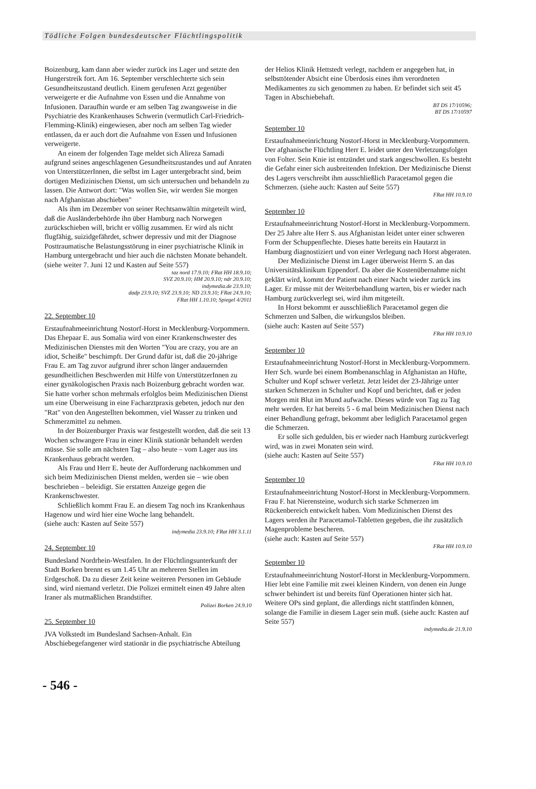Tödliche Folgen bundesdeutscher Flüchtlingspolitik
Boizenburg, kam dann aber wieder zurück ins Lager und setzte den Hungerstreik fort. Am 16. September verschlechterte sich sein Gesundheitszustand deutlich. Einem gerufenen Arzt gegenüber verweigerte er die Aufnahme von Essen und die Annahme von Infusionen. Daraufhin wurde er am selben Tag zwangsweise in die Psychiatrie des Krankenhauses Schwerin (vermutlich Carl-Friedrich-Flemming-Klinik) eingewiesen, aber noch am selben Tag wieder entlassen, da er auch dort die Aufnahme von Essen und Infusionen verweigerte.
An einem der folgenden Tage meldet sich Alireza Samadi aufgrund seines angeschlagenen Gesundheitszustandes und auf Anraten von UnterstützerInnen, die selbst im Lager untergebracht sind, beim dortigen Medizinischen Dienst, um sich untersuchen und behandeln zu lassen. Die Antwort dort: "Was wollen Sie, wir werden Sie morgen nach Afghanistan abschieben"
Als ihm im Dezember von seiner Rechtsanwältin mitgeteilt wird, daß die Ausländerbehörde ihn über Hamburg nach Norwegen zurückschieben will, bricht er völlig zusammen. Er wird als nicht flugfähig, suizidgefährdet, schwer depressiv und mit der Diagnose Posttraumatische Belastungsstörung in einer psychiatrische Klinik in Hamburg untergebracht und hier auch die nächsten Monate behandelt.
(siehe weiter 7. Juni 12 und Kasten auf Seite 557)
taz nord 17.9.10; FRat HH 18.9.10;
SVZ 20.9.10; HM 20.9.10; ndr 20.9.10;
indymedia.de 23.9.10;
dadp 23.9.10; SVZ 23.9.10; ND 23.9.10; FRat 24.9.10;
FRat HH 1.10.10; Spiegel 4/2011
22. September 10
Erstaufnahmeeinrichtung Nostorf-Horst in Mecklenburg-Vorpommern. Das Ehepaar E. aus Somalia wird von einer Krankenschwester des Medizinischen Dienstes mit den Worten "You are crazy, you are an idiot, Scheiße" beschimpft. Der Grund dafür ist, daß die 20-jährige Frau E. am Tag zuvor aufgrund ihrer schon länger andauernden gesundheitlichen Beschwerden mit Hilfe von UnterstützerInnen zu einer gynäkologischen Praxis nach Boizenburg gebracht worden war. Sie hatte vorher schon mehrmals erfolglos beim Medizinischen Dienst um eine Überweisung in eine Facharztpraxis gebeten, jedoch nur den "Rat" von den Angestellten bekommen, viel Wasser zu trinken und Schmerzmittel zu nehmen.
In der Boizenburger Praxis war festgestellt worden, daß die seit 13 Wochen schwangere Frau in einer Klinik stationär behandelt werden müsse. Sie solle am nächsten Tag – also heute – vom Lager aus ins Krankenhaus gebracht werden.
Als Frau und Herr E. heute der Aufforderung nachkommen und sich beim Medizinischen Dienst melden, werden sie – wie oben beschrieben – beleidigt. Sie erstatten Anzeige gegen die Krankenschwester.
Schließlich kommt Frau E. an diesem Tag noch ins Krankenhaus Hagenow und wird hier eine Woche lang behandelt.
(siehe auch: Kasten auf Seite 557)
indymedia 23.9.10; FRat HH 3.1.11
24. September 10
Bundesland Nordrhein-Westfalen. In der Flüchtlingsunterkunft der Stadt Borken brennt es um 1.45 Uhr an mehreren Stellen im Erdgeschoß. Da zu dieser Zeit keine weiteren Personen im Gebäude sind, wird niemand verletzt. Die Polizei ermittelt einen 49 Jahre alten Iraner als mutmaßlichen Brandstifter.
Polizei Borken 24.9.10
25. September 10
JVA Volkstedt im Bundesland Sachsen-Anhalt. Ein Abschiebegefangener wird stationär in die psychiatrische Abteilung
der Helios Klinik Hettstedt verlegt, nachdem er angegeben hat, in selbsttötender Absicht eine Überdosis eines ihm verordneten Medikamentes zu sich genommen zu haben. Er befindet sich seit 45 Tagen in Abschiebehaft.
BT DS 17/10596;
BT DS 17/10597
September 10
Erstaufnahmeeinrichtung Nostorf-Horst in Mecklenburg-Vorpommern. Der afghanische Flüchtling Herr E. leidet unter den Verletzungsfolgen von Folter. Sein Knie ist entzündet und stark angeschwollen. Es besteht die Gefahr einer sich ausbreitenden Infektion. Der Medizinische Dienst des Lagers verschreibt ihm ausschließlich Paracetamol gegen die Schmerzen. (siehe auch: Kasten auf Seite 557)
FRat HH 10.9.10
September 10
Erstaufnahmeeinrichtung Nostorf-Horst in Mecklenburg-Vorpommern. Der 25 Jahre alte Herr S. aus Afghanistan leidet unter einer schweren Form der Schuppenflechte. Dieses hatte bereits ein Hautarzt in Hamburg diagnostiziert und von einer Verlegung nach Horst abgeraten.
Der Medizinische Dienst im Lager überweist Herrn S. an das Universitätsklinikum Eppendorf. Da aber die Kostenübernahme nicht geklärt wird, kommt der Patient nach einer Nacht wieder zurück ins Lager. Er müsse mit der Weiterbehandlung warten, bis er wieder nach Hamburg zurückverlegt sei, wird ihm mitgeteilt.
In Horst bekommt er ausschließlich Paracetamol gegen die Schmerzen und Salben, die wirkungslos bleiben.
(siehe auch: Kasten auf Seite 557)
FRat HH 10.9.10
September 10
Erstaufnahmeeinrichtung Nostorf-Horst in Mecklenburg-Vorpommern. Herr Sch. wurde bei einem Bombenanschlag in Afghanistan an Hüfte, Schulter und Kopf schwer verletzt. Jetzt leidet der 23-Jährige unter starken Schmerzen in Schulter und Kopf und berichtet, daß er jeden Morgen mit Blut im Mund aufwache. Dieses würde von Tag zu Tag mehr werden. Er hat bereits 5 - 6 mal beim Medizinischen Dienst nach einer Behandlung gefragt, bekommt aber lediglich Paracetamol gegen die Schmerzen.
Er solle sich gedulden, bis er wieder nach Hamburg zurückverlegt wird, was in zwei Monaten sein wird.
(siehe auch: Kasten auf Seite 557)
FRat HH 10.9.10
September 10
Erstaufnahmeeinrichtung Nostorf-Horst in Mecklenburg-Vorpommern. Frau F. hat Nierensteine, wodurch sich starke Schmerzen im Rückenbereich entwickelt haben. Vom Medizinischen Dienst des Lagers werden ihr Paracetamol-Tabletten gegeben, die ihr zusätzlich Magenprobleme bescheren.
(siehe auch: Kasten auf Seite 557)
FRat HH 10.9.10
September 10
Erstaufnahmeeinrichtung Nostorf-Horst in Mecklenburg-Vorpommern. Hier lebt eine Familie mit zwei kleinen Kindern, von denen ein Junge schwer behindert ist und bereits fünf Operationen hinter sich hat. Weitere OPs sind geplant, die allerdings nicht stattfinden können, solange die Familie in diesem Lager sein muß. (siehe auch: Kasten auf Seite 557)
indymedia.de 21.9.10
- 546 -